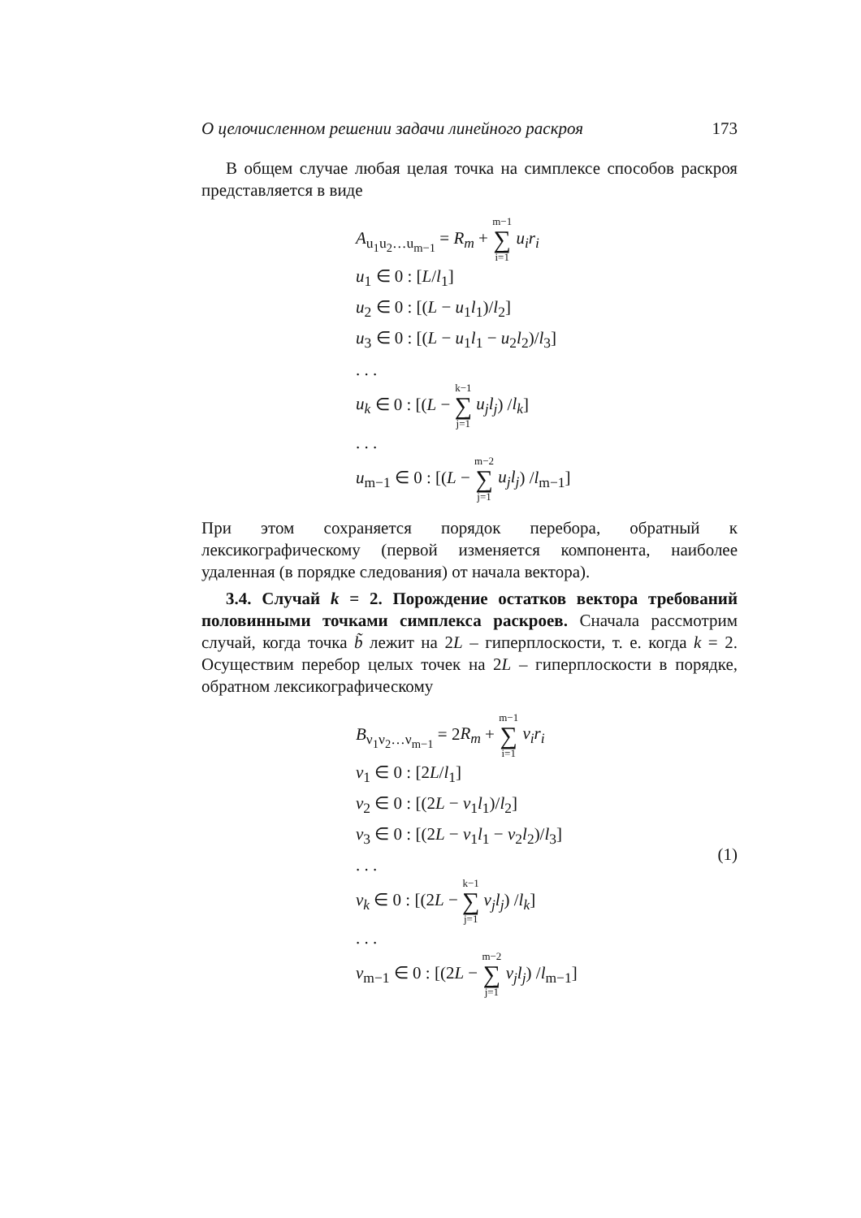О целочисленном решении задачи линейного раскроя 173
В общем случае любая целая точка на симплексе способов раскроя представляется в виде
A<sub>u<sub>1</sub>u<sub>2</sub>…u<sub>m−1</sub></sub> = R<sub>m</sub> + m−1 ∑ i=1 u<sub>i</sub>r<sub>i</sub>
u<sub>1</sub> ∈ 0 : [L/l<sub>1</sub>]
u<sub>2</sub> ∈ 0 : [(L − u<sub>1</sub>l<sub>1</sub>)/l<sub>2</sub>]
u<sub>3</sub> ∈ 0 : [(L − u<sub>1</sub>l<sub>1</sub> − u<sub>2</sub>l<sub>2</sub>)/l<sub>3</sub>]
. . .
u<sub>k</sub> ∈ 0 : [(L − k−1 ∑ j=1 u<sub>j</sub>l<sub>j</sub>) /l<sub>k</sub>]
. . .
u<sub>m−1</sub> ∈ 0 : [(L − m−2 ∑ j=1 u<sub>j</sub>l<sub>j</sub>) /l<sub>m−1</sub>]
При этом сохраняется порядок перебора, обратный к лексикографическому (первой изменяется компонента, наиболее удаленная (в порядке следования) от начала вектора).
3.4. Случай k = 2. Порождение остатков вектора требований половинными точками симплекса раскроев. Сначала рассмотрим случай, когда точка b̃ лежит на 2L – гиперплоскости, т. е. когда k = 2. Осуществим перебор целых точек на 2L – гиперплоскости в порядке, обратном лексикографическому
B<sub>ν<sub>1</sub>ν<sub>2</sub>…ν<sub>m−1</sub></sub> = 2R<sub>m</sub> + m−1 ∑ i=1 ν<sub>i</sub>r<sub>i</sub>
ν<sub>1</sub> ∈ 0 : [2L/l<sub>1</sub>]
ν<sub>2</sub> ∈ 0 : [(2L − ν<sub>1</sub>l<sub>1</sub>)/l<sub>2</sub>]
ν<sub>3</sub> ∈ 0 : [(2L − ν<sub>1</sub>l<sub>1</sub> − ν<sub>2</sub>l<sub>2</sub>)/l<sub>3</sub>]
. . .
ν<sub>k</sub> ∈ 0 : [(2L − k−1 ∑ j=1 ν<sub>j</sub>l<sub>j</sub>) /l<sub>k</sub>]
. . .
ν<sub>m−1</sub> ∈ 0 : [(2L − m−2 ∑ j=1 ν<sub>j</sub>l<sub>j</sub>) /l<sub>m−1</sub>]
(1)